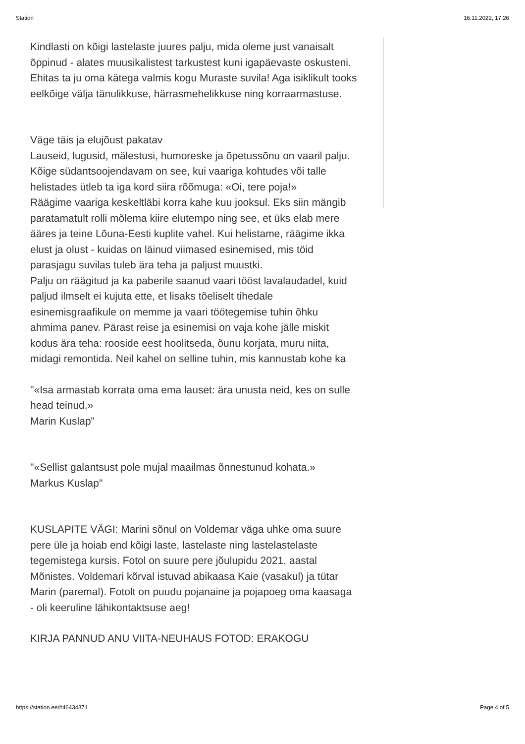Station 16.11.2022, 17:26
Kindlasti on kõigi lastelaste juures palju, mida oleme just vanaisalt õppinud - alates muusikalistest tarkustest kuni igapäevaste oskusteni. Ehitas ta ju oma kätega valmis kogu Muraste suvila! Aga isiklikult tooks eelkõige välja tänulikkuse, härrasmehelikkuse ning korraarmastuse.
Väge täis ja elujõust pakatav
Lauseid, lugusid, mälestusi, humoreske ja õpetussõnu on vaaril palju. Kõige südantsoojendavam on see, kui vaariga kohtudes või talle helistades ütleb ta iga kord siira rõõmuga: «Oi, tere poja!»
Räägime vaariga keskeltläbi korra kahe kuu jooksul. Eks siin mängib paratamatult rolli mõlema kiire elutempo ning see, et üks elab mere ääres ja teine Lõuna-Eesti kuplite vahel. Kui helistame, räägime ikka elust ja olust - kuidas on läinud viimased esinemised, mis töid parasjagu suvilas tuleb ära teha ja paljust muustki.
Palju on räägitud ja ka paberile saanud vaari tööst lavalaudadel, kuid paljud ilmselt ei kujuta ette, et lisaks tõeliselt tihedale esinemisgraafikule on memme ja vaari töötegemise tuhin õhku ahmima panev. Pärast reise ja esinemisi on vaja kohe jälle miskit kodus ära teha: rooside eest hoolitseda, õunu korjata, muru niita, midagi remontida. Neil kahel on selline tuhin, mis kannustab kohe ka
"«Isa armastab korrata oma ema lauset: ära unusta neid, kes on sulle head teinud.»
Marin Kuslap"
"«Sellist galantsust pole mujal maailmas õnnestunud kohata.»
Markus Kuslap"
KUSLAPITE VÄGI: Marini sõnul on Voldemar väga uhke oma suure pere üle ja hoiab end kõigi laste, lastelaste ning lastelastelaste tegemistega kursis. Fotol on suure pere jõulupidu 2021. aastal Mõnistes. Voldemari kõrval istuvad abikaasa Kaie (vasakul) ja tütar Marin (paremal). Fotolt on puudu pojanaine ja pojapoeg oma kaasaga - oli keeruline lähikontaktsuse aeg!
KIRJA PANNUD ANU VIITA-NEUHAUS FOTOD: ERAKOGU
https://station.ee/#46434371 Page 4 of 5